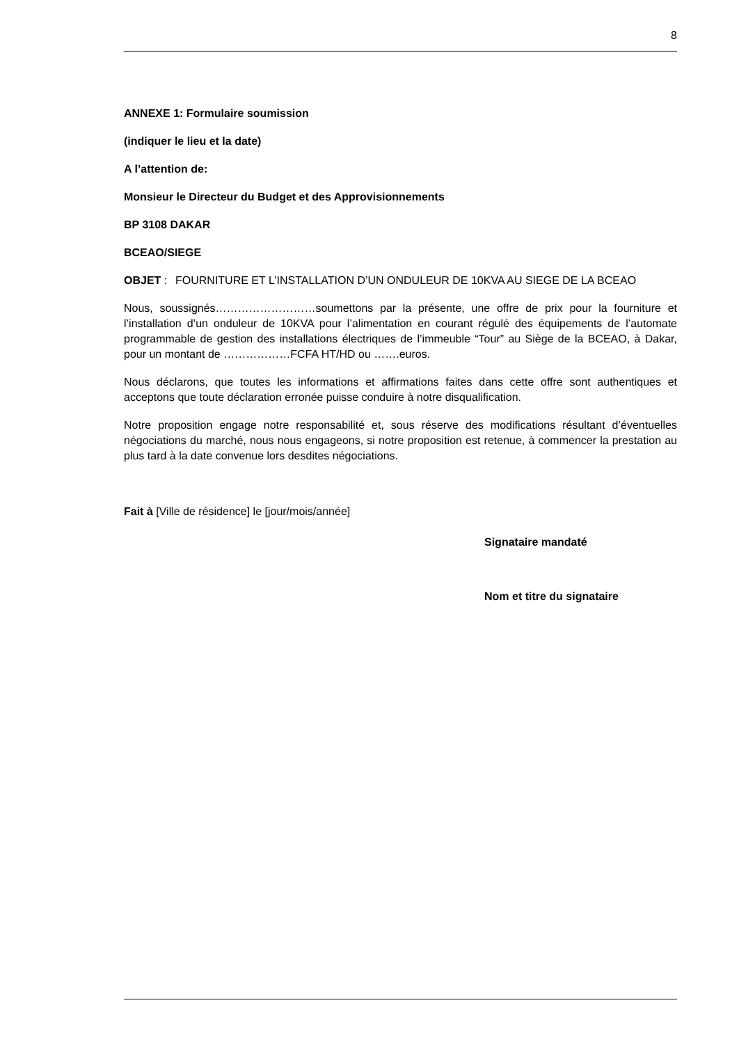8
ANNEXE 1: Formulaire soumission
(indiquer le lieu et la date)
A l’attention de:
Monsieur le Directeur du Budget et des Approvisionnements
BP 3108 DAKAR
BCEAO/SIEGE
OBJET : FOURNITURE ET L’INSTALLATION D’UN ONDULEUR DE 10KVA AU SIEGE DE LA BCEAO
Nous, soussignés………………………soumettons par la présente, une offre de prix pour la fourniture et l’installation d’un onduleur de 10KVA pour l’alimentation en courant régulé des équipements de l’automate programmable de gestion des installations électriques de l’immeuble “Tour” au Siège de la BCEAO, à Dakar, pour un montant de ………………FCFA HT/HD ou …….euros.
Nous déclarons, que toutes les informations et affirmations faites dans cette offre sont authentiques et acceptons que toute déclaration erronée puisse conduire à notre disqualification.
Notre proposition engage notre responsabilité et, sous réserve des modifications résultant d’éventuelles négociations du marché, nous nous engageons, si notre proposition est retenue, à commencer la prestation au plus tard à la date convenue lors desdites négociations.
Fait à [Ville de résidence] le [jour/mois/année]
Signataire mandaté
Nom et titre du signataire